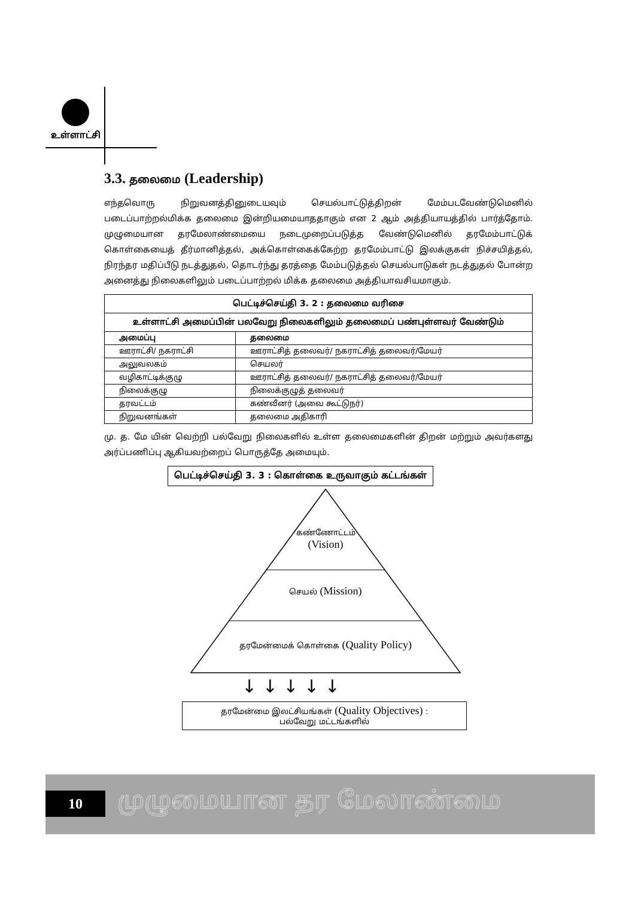உள்ளாட்சி
3.3. தலைமை (Leadership)
எந்தவொரு நிறுவனத்தினுடையவும் செயல்பாட்டுத்திறன் மேம்படவேண்டுமெனில் படைப்பாற்றல்மிக்க தலைமை இன்றியமையாததாகும் என 2 ஆம் அத்தியாயத்தில் பார்த்தோம். முழுமையான தரமேலாண்மையை நடைமுறைப்படுத்த வேண்டுமெனில் தரமேம்பாட்டுக் கொள்கையைத் தீர்மானித்தல், அக்கொள்கைக்கேற்ற தரமேம்பாட்டு இலக்குகள் நிச்சயித்தல், நிரந்தர மதிப்பீடு நடத்துதல், தொடர்ந்து தரத்தை மேம்படுத்தல் செயல்பாடுகள் நடத்துதல் போன்ற அனைத்து நிலைகளிலும் படைப்பாற்றல் மிக்க தலைமை அத்தியாவசியமாகும்.
| பெட்டிச்செய்தி 3. 2 : தலைமை வரிசை | |
| --- | --- |
| உள்ளாட்சி அமைப்பின் பலவேறு நிலைகளிலும் தலைமைப் பண்புள்ளவர் வேண்டும் | |
| அமைப்பு | தலைமை |
| ஊராட்சி/ நகராட்சி | ஊராட்சித் தலைவர்/ நகராட்சித் தலைவர்/மேயர் |
| அலுவலகம் | செயலர் |
| வழிகாட்டிக்குழு | ஊராட்சித் தலைவர்/ நகராட்சித் தலைவர்/மேயர் |
| நிலைக்குழு | நிலைக்குழுத் தலைவர் |
| தரவட்டம் | கண்வீனர் (அவை கூட்டுநர்) |
| நிறுவனங்கள் | தலைமை அதிகாரி |
மு. த. மே யின் வெற்றி பல்வேறு நிலைகளில் உள்ள தலைமைகளின் திறன் மற்றும் அவர்களது அர்ப்பணிப்பு ஆகியவற்றைப் பொருத்தே அமையும்.
பெட்டிச்செய்தி 3. 3 : கொள்கை உருவாகும் கட்டங்கள்
↓ ↓ ↓ ↓ ↓
கண்ணோட்டம்
(Vision)
செயல் (Mission)
தரமேன்மைக் கொள்கை (Quality Policy)
தரமேன்மை இலட்சியங்கள் (Quality Objectives) :
பல்வேறு மட்டங்களில்
10 முழுமையான தர மேலாண்மை